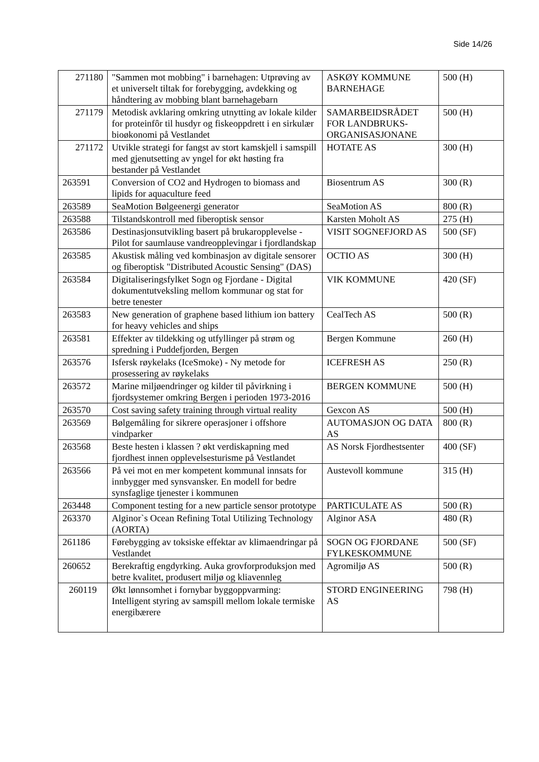Side 14/26
| 271180 | "Sammen mot mobbing" i barnehagen: Utprøving av et universelt tiltak for forebygging, avdekking og håndtering av mobbing blant barnehagebarn | ASKØY KOMMUNE BARNEHAGE | 500 (H) |
| 271179 | Metodisk avklaring omkring utnytting av lokale kilder for proteinfôr til husdyr og fiskeoppdrett i en sirkulær bioøkonomi på Vestlandet | SAMARBEIDSRÅDET FOR LANDBRUKS-ORGANISASJONANE | 500 (H) |
| 271172 | Utvikle strategi for fangst av stort kamskjell i samspill med gjenutsetting av yngel for økt høsting fra bestander på Vestlandet | HOTATE AS | 300 (H) |
| 263591 | Conversion of CO2 and Hydrogen to biomass and lipids for aquaculture feed | Biosentrum AS | 300 (R) |
| 263589 | SeaMotion Bølgeenergi generator | SeaMotion AS | 800 (R) |
| 263588 | Tilstandskontroll med fiberoptisk sensor | Karsten Moholt AS | 275 (H) |
| 263586 | Destinasjonsutvikling basert på brukaropplevelse - Pilot for saumlause vandreopplevingar i fjordlandskap | VISIT SOGNEFJORD AS | 500 (SF) |
| 263585 | Akustisk måling ved kombinasjon av digitale sensorer og fiberoptisk "Distributed Acoustic Sensing" (DAS) | OCTIO AS | 300 (H) |
| 263584 | Digitaliseringsfylket Sogn og Fjordane - Digital dokumentutveksling mellom kommunar og stat for betre tenester | VIK KOMMUNE | 420 (SF) |
| 263583 | New generation of graphene based lithium ion battery for heavy vehicles and ships | CealTech AS | 500 (R) |
| 263581 | Effekter av tildekking og utfyllinger på strøm og spredning i Puddefjorden, Bergen | Bergen Kommune | 260 (H) |
| 263576 | Isfersk røykelaks (IceSmoke) - Ny metode for prosessering av røykelaks | ICEFRESH AS | 250 (R) |
| 263572 | Marine miljøendringer og kilder til påvirkning i fjordsystemer omkring Bergen i perioden 1973-2016 | BERGEN KOMMUNE | 500 (H) |
| 263570 | Cost saving safety training through virtual reality | Gexcon AS | 500 (H) |
| 263569 | Bølgemåling for sikrere operasjoner i offshore vindparker | AUTOMASJON OG DATA AS | 800 (R) |
| 263568 | Beste hesten i klassen ? økt verdiskapning med fjordhest innen opplevelsesturisme på Vestlandet | AS Norsk Fjordhestsenter | 400 (SF) |
| 263566 | På vei mot en mer kompetent kommunal innsats for innbygger med synsvansker. En modell for bedre synsfaglige tjenester i kommunen | Austevoll kommune | 315 (H) |
| 263448 | Component testing for a new particle sensor prototype | PARTICULATE AS | 500 (R) |
| 263370 | Alginor`s Ocean Refining Total Utilizing Technology (AORTA) | Alginor ASA | 480 (R) |
| 261186 | Førebygging av toksiske effektar av klimaendringar på Vestlandet | SOGN OG FJORDANE FYLKESKOMMUNE | 500 (SF) |
| 260652 | Berekraftig engdyrking. Auka grovforproduksjon med betre kvalitet, produsert miljø og kliavennleg | Agromiljø AS | 500 (R) |
| 260119 | Økt lønnsomhet i fornybar byggoppvarming: Intelligent styring av samspill mellom lokale termiske energibærere | STORD ENGINEERING AS | 798 (H) |